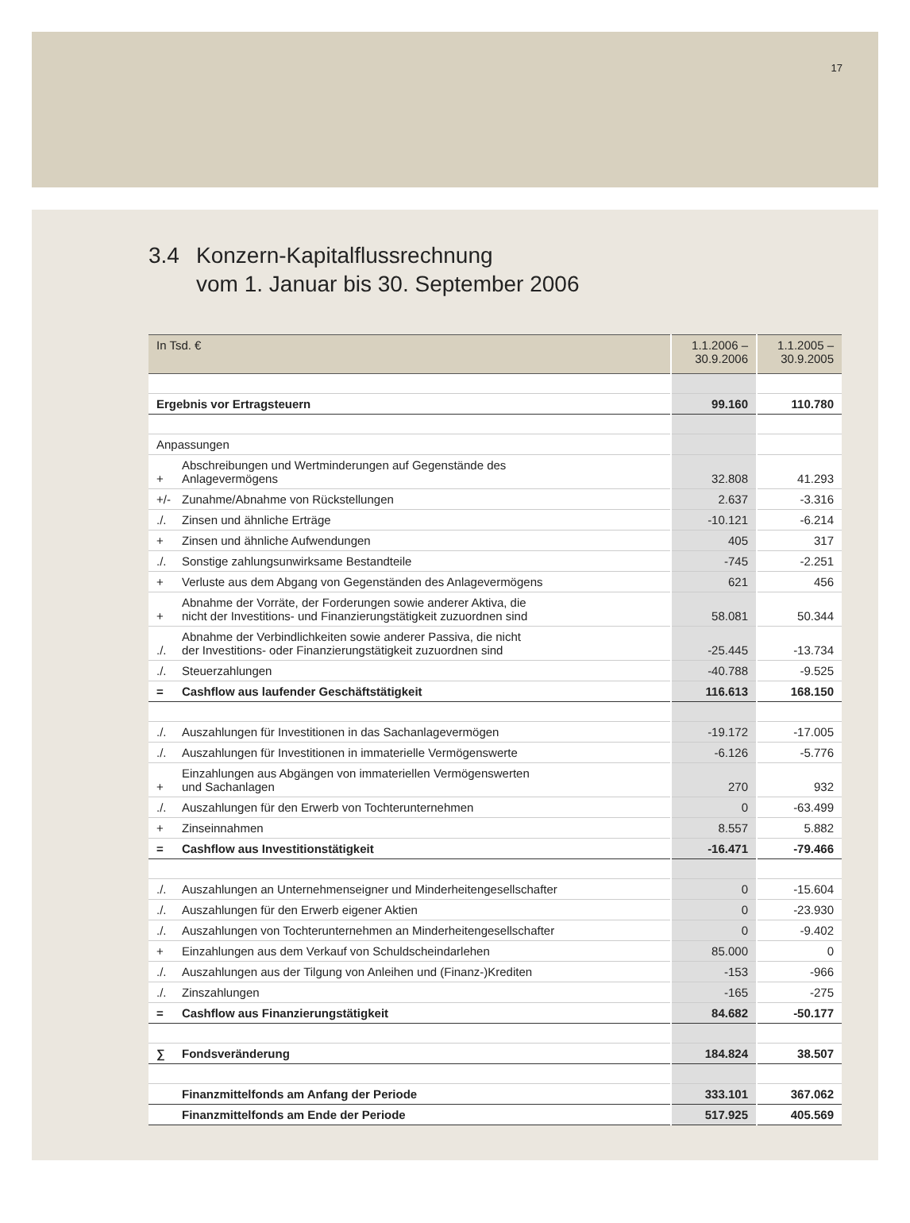17
3.4 Konzern-Kapitalflussrechnung
vom 1. Januar bis 30. September 2006
| In Tsd. € | | 1.1.2006 – 30.9.2006 | 1.1.2005 – 30.9.2005 |
| --- | --- | --- | --- |
| Ergebnis vor Ertragsteuern | | 99.160 | 110.780 |
| Anpassungen | | | |
| + | Abschreibungen und Wertminderungen auf Gegenstände des Anlagevermögens | 32.808 | 41.293 |
| +/- | Zunahme/Abnahme von Rückstellungen | 2.637 | -3.316 |
| ./. | Zinsen und ähnliche Erträge | -10.121 | -6.214 |
| + | Zinsen und ähnliche Aufwendungen | 405 | 317 |
| ./. | Sonstige zahlungsunwirksame Bestandteile | -745 | -2.251 |
| + | Verluste aus dem Abgang von Gegenständen des Anlagevermögens | 621 | 456 |
| + | Abnahme der Vorräte, der Forderungen sowie anderer Aktiva, die nicht der Investitions- und Finanzierungstätigkeit zuzuordnen sind | 58.081 | 50.344 |
| ./. | Abnahme der Verbindlichkeiten sowie anderer Passiva, die nicht der Investitions- oder Finanzierungstätigkeit zuzuordnen sind | -25.445 | -13.734 |
| ./. | Steuerzahlungen | -40.788 | -9.525 |
| = | Cashflow aus laufender Geschäftstätigkeit | 116.613 | 168.150 |
| ./. | Auszahlungen für Investitionen in das Sachanlagevermögen | -19.172 | -17.005 |
| ./. | Auszahlungen für Investitionen in immaterielle Vermögenswerte | -6.126 | -5.776 |
| + | Einzahlungen aus Abgängen von immateriellen Vermögenswerten und Sachanlagen | 270 | 932 |
| ./. | Auszahlungen für den Erwerb von Tochterunternehmen | 0 | -63.499 |
| + | Zinseinnahmen | 8.557 | 5.882 |
| = | Cashflow aus Investitionstätigkeit | -16.471 | -79.466 |
| ./. | Auszahlungen an Unternehmenseigner und Minderheitengesellschafter | 0 | -15.604 |
| ./. | Auszahlungen für den Erwerb eigener Aktien | 0 | -23.930 |
| ./. | Auszahlungen von Tochterunternehmen an Minderheitengesellschafter | 0 | -9.402 |
| + | Einzahlungen aus dem Verkauf von Schuldscheindarlehen | 85.000 | 0 |
| ./. | Auszahlungen aus der Tilgung von Anleihen und (Finanz-)Krediten | -153 | -966 |
| ./. | Zinszahlungen | -165 | -275 |
| = | Cashflow aus Finanzierungstätigkeit | 84.682 | -50.177 |
| ∑ | Fondsveränderung | 184.824 | 38.507 |
| | Finanzmittelfonds am Anfang der Periode | 333.101 | 367.062 |
| | Finanzmittelfonds am Ende der Periode | 517.925 | 405.569 |